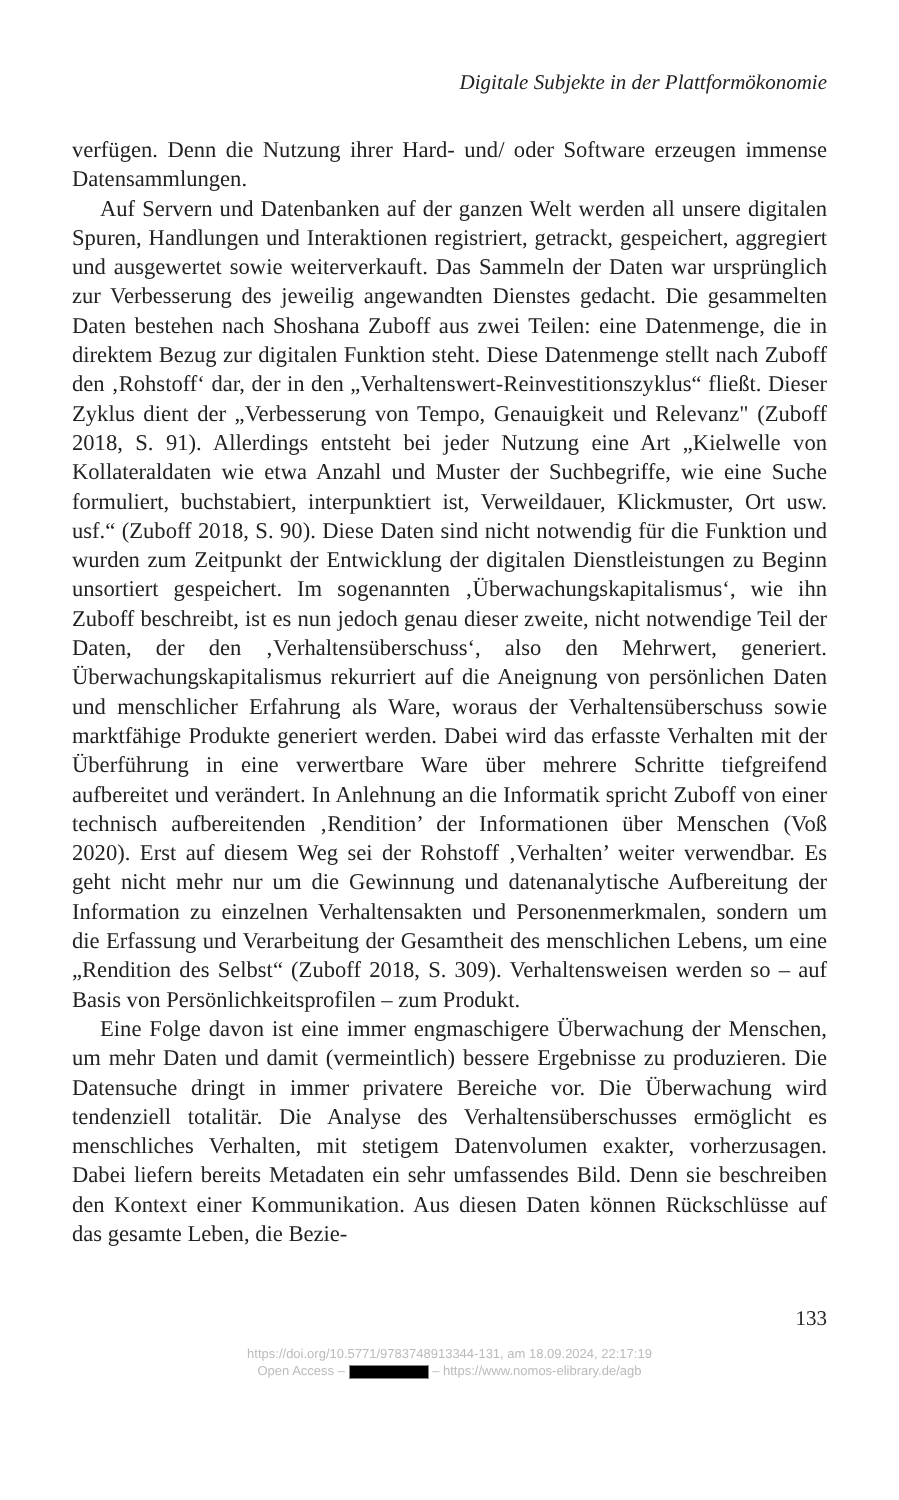Digitale Subjekte in der Plattformökonomie
verfügen. Denn die Nutzung ihrer Hard- und/ oder Software erzeugen immense Datensammlungen.
Auf Servern und Datenbanken auf der ganzen Welt werden all unsere digitalen Spuren, Handlungen und Interaktionen registriert, getrackt, gespeichert, aggregiert und ausgewertet sowie weiterverkauft. Das Sammeln der Daten war ursprünglich zur Verbesserung des jeweilig angewandten Dienstes gedacht. Die gesammelten Daten bestehen nach Shoshana Zuboff aus zwei Teilen: eine Datenmenge, die in direktem Bezug zur digitalen Funktion steht. Diese Datenmenge stellt nach Zuboff den ‚Rohstoff‘ dar, der in den „Verhaltenswert-Reinvestitionszyklus“ fließt. Dieser Zyklus dient der „Verbesserung von Tempo, Genauigkeit und Relevanz" (Zuboff 2018, S. 91). Allerdings entsteht bei jeder Nutzung eine Art „Kielwelle von Kollateraldaten wie etwa Anzahl und Muster der Suchbegriffe, wie eine Suche formuliert, buchstabiert, interpunktiert ist, Verweildauer, Klickmuster, Ort usw. usf.“ (Zuboff 2018, S. 90). Diese Daten sind nicht notwendig für die Funktion und wurden zum Zeitpunkt der Entwicklung der digitalen Dienstleistungen zu Beginn unsortiert gespeichert. Im sogenannten ‚Überwachungskapitalismus‘, wie ihn Zuboff beschreibt, ist es nun jedoch genau dieser zweite, nicht notwendige Teil der Daten, der den ‚Verhaltensüberschuss‘, also den Mehrwert, generiert. Überwachungskapitalismus rekurriert auf die Aneignung von persönlichen Daten und menschlicher Erfahrung als Ware, woraus der Verhaltensüberschuss sowie marktfähige Produkte generiert werden. Dabei wird das erfasste Verhalten mit der Überführung in eine verwertbare Ware über mehrere Schritte tiefgreifend aufbereitet und verändert. In Anlehnung an die Informatik spricht Zuboff von einer technisch aufbereitenden ‚Rendition’ der Informationen über Menschen (Voß 2020). Erst auf diesem Weg sei der Rohstoff ‚Verhalten’ weiter verwendbar. Es geht nicht mehr nur um die Gewinnung und datenanalytische Aufbereitung der Information zu einzelnen Verhaltensakten und Personenmerkmalen, sondern um die Erfassung und Verarbeitung der Gesamtheit des menschlichen Lebens, um eine „Rendition des Selbst“ (Zuboff 2018, S. 309). Verhaltensweisen werden so – auf Basis von Persönlichkeitsprofilen – zum Produkt.
Eine Folge davon ist eine immer engmaschigere Überwachung der Menschen, um mehr Daten und damit (vermeintlich) bessere Ergebnisse zu produzieren. Die Datensuche dringt in immer privatere Bereiche vor. Die Überwachung wird tendenziell totalitär. Die Analyse des Verhaltensüberschusses ermöglicht es menschliches Verhalten, mit stetigem Datenvolumen exakter, vorherzusagen. Dabei liefern bereits Metadaten ein sehr umfassendes Bild. Denn sie beschreiben den Kontext einer Kommunikation. Aus diesen Daten können Rückschlüsse auf das gesamte Leben, die Bezie-
133
https://doi.org/10.5771/9783748913344-131, am 18.09.2024, 22:17:19
Open Access – – https://www.nomos-elibrary.de/agb